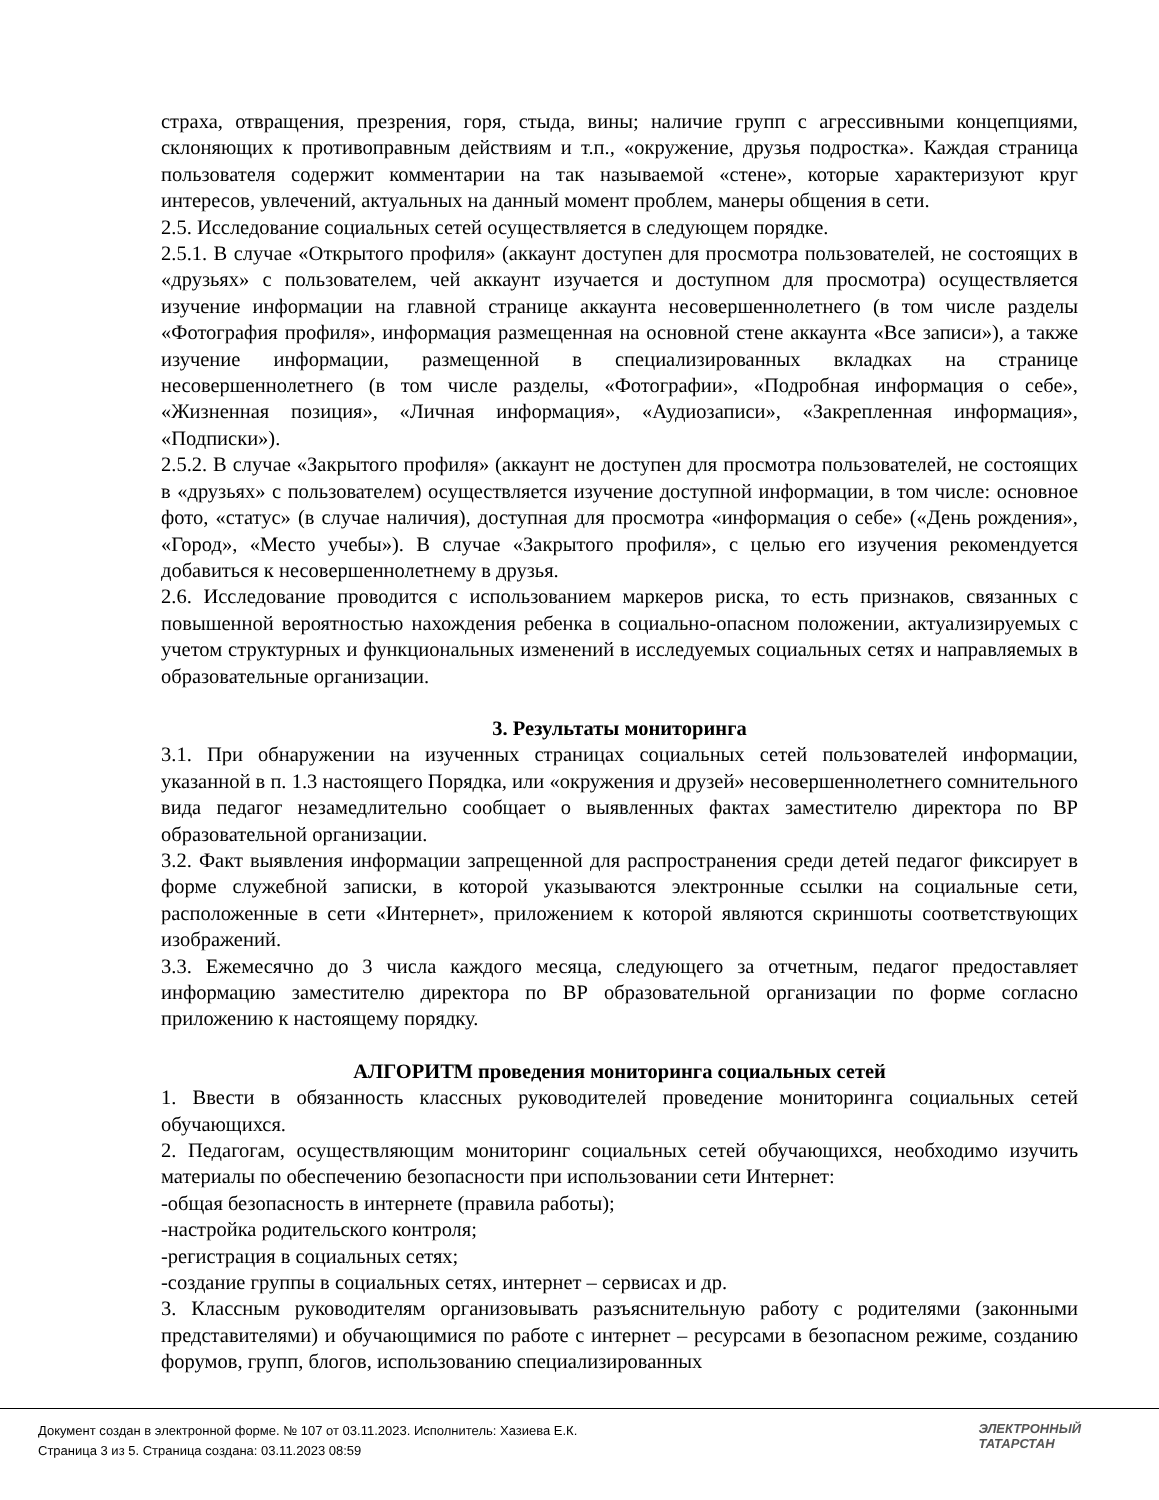страха, отвращения, презрения, горя, стыда, вины; наличие групп с агрессивными концепциями, склоняющих к противоправным действиям и т.п., «окружение, друзья подростка». Каждая страница пользователя содержит комментарии на так называемой «стене», которые характеризуют круг интересов, увлечений, актуальных на данный момент проблем, манеры общения в сети.
2.5. Исследование социальных сетей осуществляется в следующем порядке.
2.5.1. В случае «Открытого профиля» (аккаунт доступен для просмотра пользователей, не состоящих в «друзьях» с пользователем, чей аккаунт изучается и доступном для просмотра) осуществляется изучение информации на главной странице аккаунта несовершеннолетнего (в том числе разделы «Фотография профиля», информация размещенная на основной стене аккаунта «Все записи»), а также изучение информации, размещенной в специализированных вкладках на странице несовершеннолетнего (в том числе разделы, «Фотографии», «Подробная информация о себе», «Жизненная позиция», «Личная информация», «Аудиозаписи», «Закрепленная информация», «Подписки»).
2.5.2. В случае «Закрытого профиля» (аккаунт не доступен для просмотра пользователей, не состоящих в «друзьях» с пользователем) осуществляется изучение доступной информации, в том числе: основное фото, «статус» (в случае наличия), доступная для просмотра «информация о себе» («День рождения», «Город», «Место учебы»). В случае «Закрытого профиля», с целью его изучения рекомендуется добавиться к несовершеннолетнему в друзья.
2.6. Исследование проводится с использованием маркеров риска, то есть признаков, связанных с повышенной вероятностью нахождения ребенка в социально-опасном положении, актуализируемых с учетом структурных и функциональных изменений в исследуемых социальных сетях и направляемых в образовательные организации.
3. Результаты мониторинга
3.1. При обнаружении на изученных страницах социальных сетей пользователей информации, указанной в п. 1.3 настоящего Порядка, или «окружения и друзей» несовершеннолетнего сомнительного вида педагог незамедлительно сообщает о выявленных фактах заместителю директора по ВР образовательной организации.
3.2. Факт выявления информации запрещенной для распространения среди детей педагог фиксирует в форме служебной записки, в которой указываются электронные ссылки на социальные сети, расположенные в сети «Интернет», приложением к которой являются скриншоты соответствующих изображений.
3.3. Ежемесячно до 3 числа каждого месяца, следующего за отчетным, педагог предоставляет информацию заместителю директора по ВР образовательной организации по форме согласно приложению к настоящему порядку.
АЛГОРИТМ проведения мониторинга социальных сетей
1. Ввести в обязанность классных руководителей проведение мониторинга социальных сетей обучающихся.
2. Педагогам, осуществляющим мониторинг социальных сетей обучающихся, необходимо изучить материалы по обеспечению безопасности при использовании сети Интернет:
-общая безопасность в интернете (правила работы);
-настройка родительского контроля;
-регистрация в социальных сетях;
-создание группы в социальных сетях, интернет – сервисах и др.
3. Классным руководителям организовывать разъяснительную работу с родителями (законными представителями) и обучающимися по работе с интернет – ресурсами в безопасном режиме, созданию форумов, групп, блогов, использованию специализированных
Документ создан в электронной форме. № 107 от 03.11.2023. Исполнитель: Хазиева Е.К.
Страница 3 из 5. Страница создана: 03.11.2023 08:59
ЭЛЕКТРОННЫЙ
ТАТАРСТАН